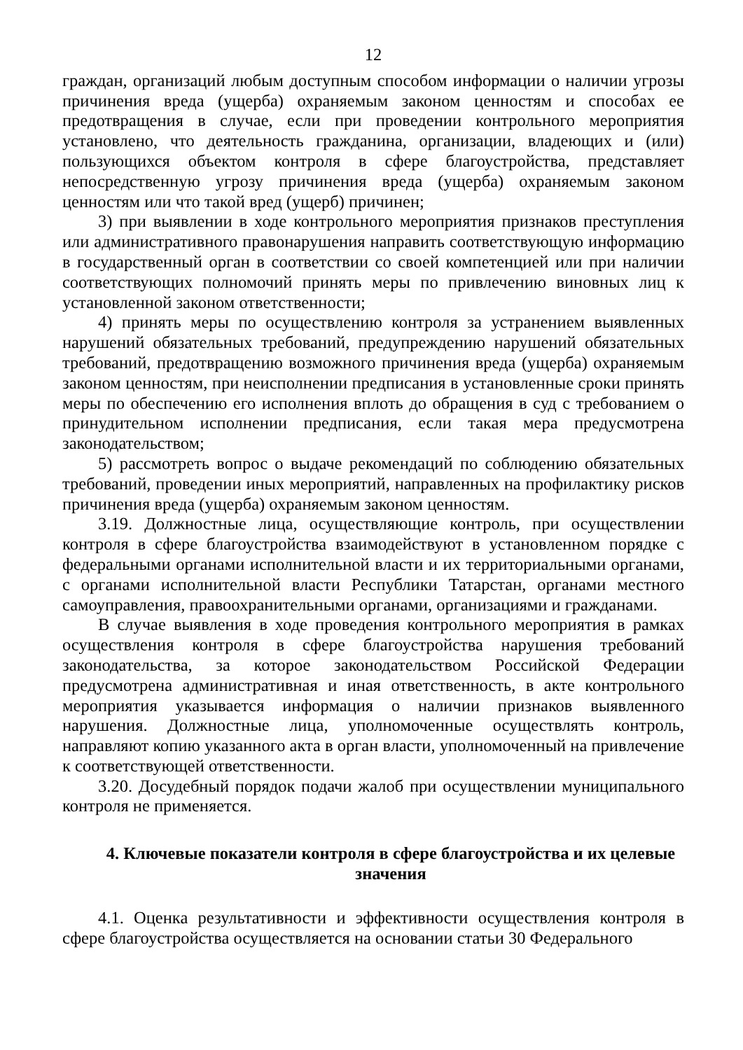12
граждан, организаций любым доступным способом информации о наличии угрозы причинения вреда (ущерба) охраняемым законом ценностям и способах ее предотвращения в случае, если при проведении контрольного мероприятия установлено, что деятельность гражданина, организации, владеющих и (или) пользующихся объектом контроля в сфере благоустройства, представляет непосредственную угрозу причинения вреда (ущерба) охраняемым законом ценностям или что такой вред (ущерб) причинен;
3) при выявлении в ходе контрольного мероприятия признаков преступления или административного правонарушения направить соответствующую информацию в государственный орган в соответствии со своей компетенцией или при наличии соответствующих полномочий принять меры по привлечению виновных лиц к установленной законом ответственности;
4) принять меры по осуществлению контроля за устранением выявленных нарушений обязательных требований, предупреждению нарушений обязательных требований, предотвращению возможного причинения вреда (ущерба) охраняемым законом ценностям, при неисполнении предписания в установленные сроки принять меры по обеспечению его исполнения вплоть до обращения в суд с требованием о принудительном исполнении предписания, если такая мера предусмотрена законодательством;
5) рассмотреть вопрос о выдаче рекомендаций по соблюдению обязательных требований, проведении иных мероприятий, направленных на профилактику рисков причинения вреда (ущерба) охраняемым законом ценностям.
3.19. Должностные лица, осуществляющие контроль, при осуществлении контроля в сфере благоустройства взаимодействуют в установленном порядке с федеральными органами исполнительной власти и их территориальными органами, с органами исполнительной власти Республики Татарстан, органами местного самоуправления, правоохранительными органами, организациями и гражданами.
В случае выявления в ходе проведения контрольного мероприятия в рамках осуществления контроля в сфере благоустройства нарушения требований законодательства, за которое законодательством Российской Федерации предусмотрена административная и иная ответственность, в акте контрольного мероприятия указывается информация о наличии признаков выявленного нарушения. Должностные лица, уполномоченные осуществлять контроль, направляют копию указанного акта в орган власти, уполномоченный на привлечение к соответствующей ответственности.
3.20. Досудебный порядок подачи жалоб при осуществлении муниципального контроля не применяется.
4. Ключевые показатели контроля в сфере благоустройства и их целевые значения
4.1. Оценка результативности и эффективности осуществления контроля в сфере благоустройства осуществляется на основании статьи 30 Федерального